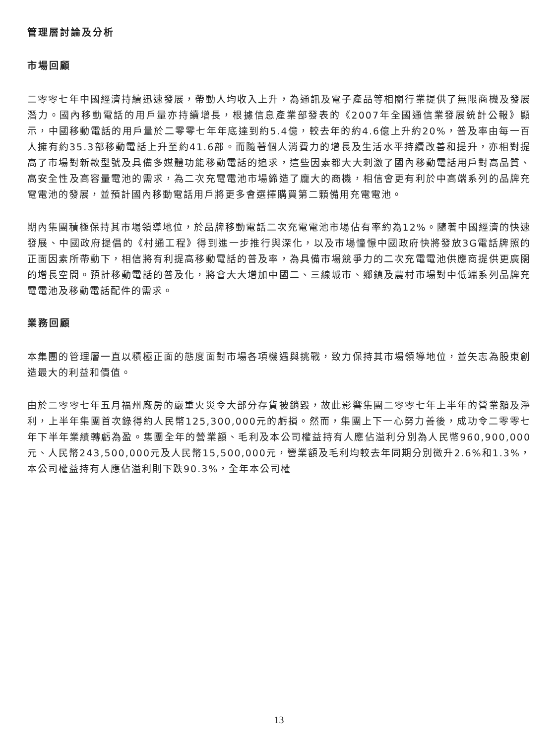管理層討論及分析
市場回顧
二零零七年中國經濟持續迅速發展，帶動人均收入上升，為通訊及電子產品等相關行業提供了無限商機及發展潛力。國內移動電話的用戶量亦持續增長，根據信息產業部發表的《2007年全國通信業發展統計公報》顯示，中國移動電話的用戶量於二零零七年年底達到約5.4億，較去年的約4.6億上升約20%，普及率由每一百人擁有約35.3部移動電話上升至約41.6部。而隨著個人消費力的增長及生活水平持續改善和提升，亦相對提高了市場對新款型號及具備多媒體功能移動電話的追求，這些因素都大大刺激了國內移動電話用戶對高品質、高安全性及高容量電池的需求，為二次充電電池市場締造了龐大的商機，相信會更有利於中高端系列的品牌充電電池的發展，並預計國內移動電話用戶將更多會選擇購買第二顆備用充電電池。
期內集團積極保持其市場領導地位，於品牌移動電話二次充電電池市場佔有率約為12%。隨著中國經濟的快速發展、中國政府提倡的《村通工程》得到進一步推行與深化，以及市場憧憬中國政府快將發放3G電話牌照的正面因素所帶動下，相信將有利提高移動電話的普及率，為具備市場競爭力的二次充電電池供應商提供更廣闊的增長空間。預計移動電話的普及化，將會大大增加中國二、三線城市、鄉鎮及農村市場對中低端系列品牌充電電池及移動電話配件的需求。
業務回顧
本集團的管理層一直以積極正面的態度面對市場各項機遇與挑戰，致力保持其市場領導地位，並矢志為股東創造最大的利益和價值。
由於二零零七年五月福州廠房的嚴重火災令大部分存貨被銷毀，故此影響集團二零零七年上半年的營業額及淨利，上半年集團首次錄得約人民幣125,300,000元的虧損。然而，集團上下一心努力善後，成功令二零零七年下半年業績轉虧為盈。集團全年的營業額、毛利及本公司權益持有人應佔溢利分別為人民幣960,900,000元、人民幣243,500,000元及人民幣15,500,000元，營業額及毛利均較去年同期分別微升2.6%和1.3%，本公司權益持有人應佔溢利則下跌90.3%，全年本公司權
13